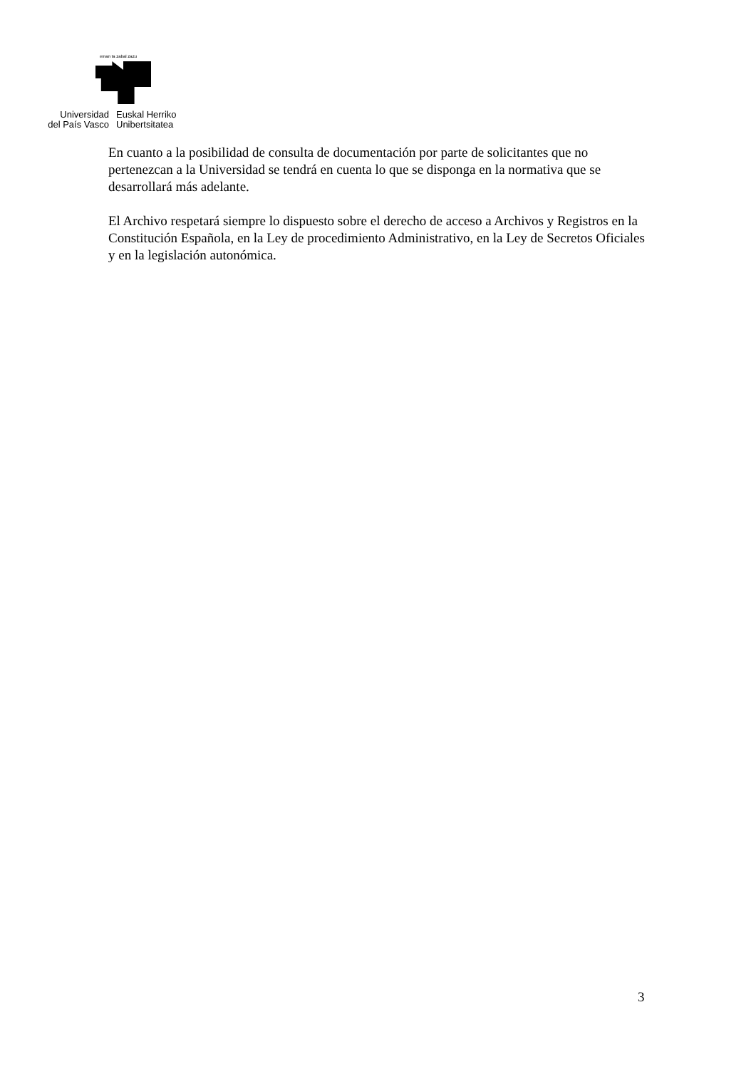eman ta zabal zazu
Universidad
del País Vasco
Euskal Herriko
Unibertsitatea
En cuanto a la posibilidad de consulta de documentación por parte de solicitantes que no pertenezcan a la Universidad se tendrá en cuenta lo que se disponga en la normativa que se desarrollará más adelante.
El Archivo respetará siempre lo dispuesto sobre el derecho de acceso a Archivos y Registros en la Constitución Española, en la Ley de procedimiento Administrativo, en la Ley de Secretos Oficiales y en la legislación autonómica.
3